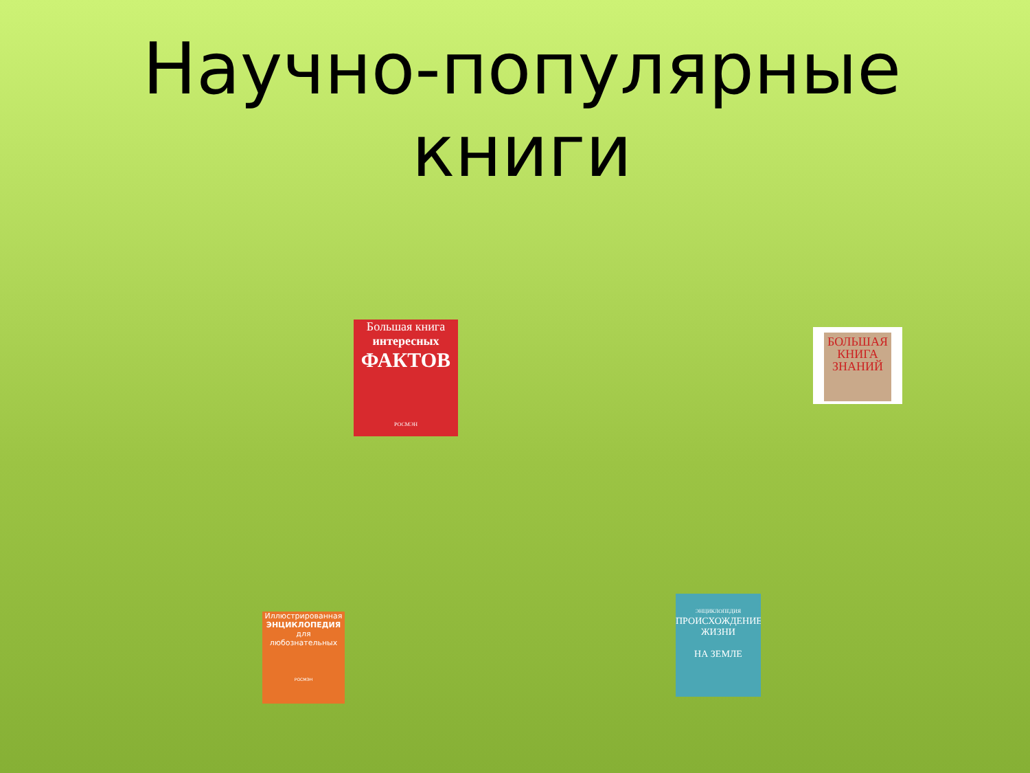Научно-популярные
книги
Большая книга
интересных
ФАКТОВ
РОСМЭН
БОЛЬШАЯ
КНИГА
ЗНАНИЙ
Иллюстрированная
ЭНЦИКЛОПЕДИЯ
для любознательных
РОСМЭН
ЭНЦИКЛОПЕДИЯ
ПРОИСХОЖДЕНИЕ
ЖИЗНИ
НА ЗЕМЛЕ